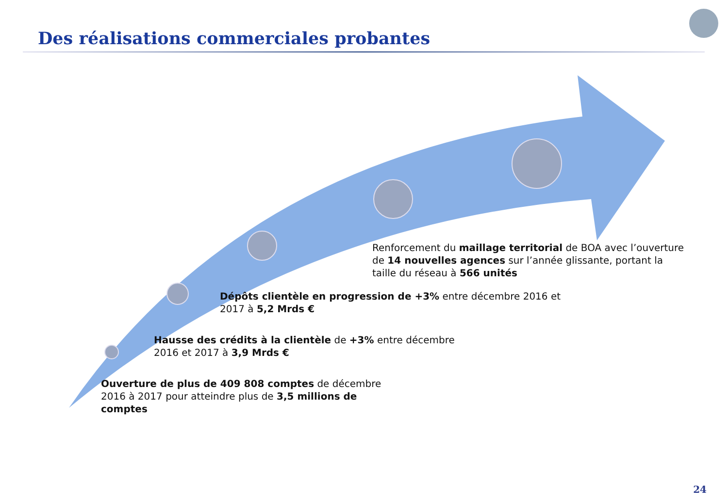Des réalisations commerciales probantes
Renforcement du maillage territorial de BOA avec l’ouverture de 14 nouvelles agences sur l’année glissante, portant la taille du réseau à 566 unités
Dépôts clientèle en progression de +3% entre décembre 2016 et 2017 à 5,2 Mrds €
Hausse des crédits à la clientèle de +3% entre décembre 2016 et 2017 à 3,9 Mrds €
Ouverture de plus de 409 808 comptes de décembre 2016 à 2017 pour atteindre plus de 3,5 millions de comptes
24